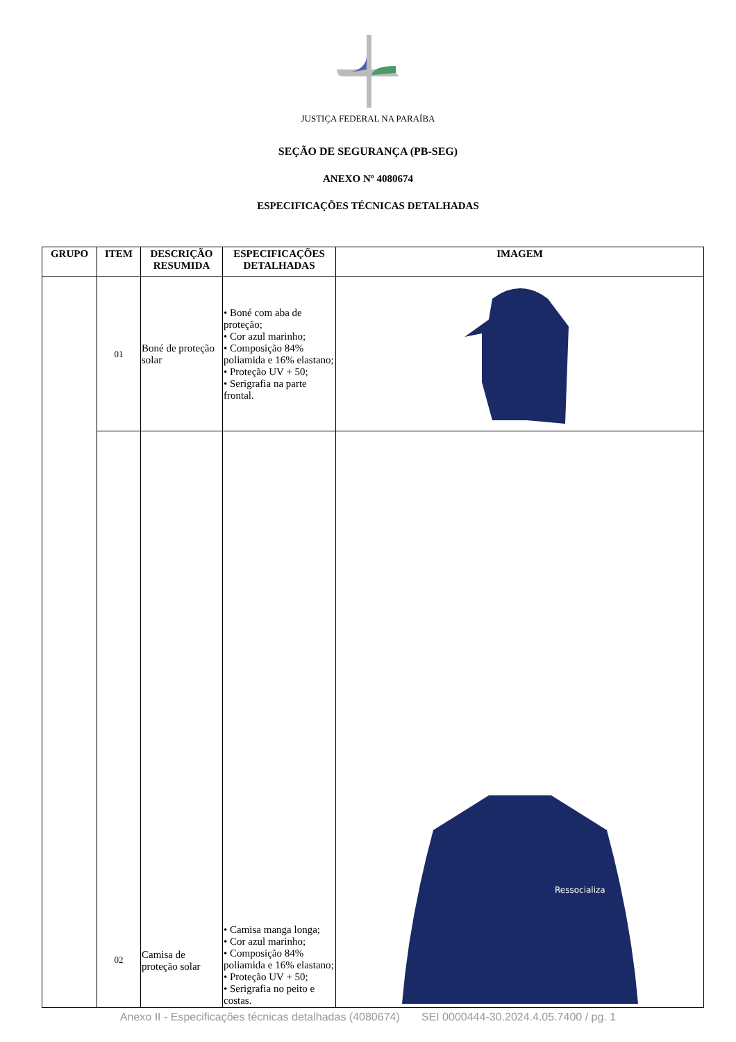JUSTIÇA FEDERAL NA PARAÍBA
SEÇÃO DE SEGURANÇA (PB-SEG)
ANEXO Nº 4080674
ESPECIFICAÇÕES TÉCNICAS DETALHADAS
| GRUPO | ITEM | DESCRIÇÃO RESUMIDA | ESPECIFICAÇÕES DETALHADAS | IMAGEM |
| --- | --- | --- | --- | --- |
| | 01 | Boné de proteção solar | • Boné com aba de proteção; • Cor azul marinho; • Composição 84% poliamida e 16% elastano; • Proteção UV + 50; • Serigrafia na parte frontal. | |
| | 02 | Camisa de proteção solar | • Camisa manga longa; • Cor azul marinho; • Composição 84% poliamida e 16% elastano; • Proteção UV + 50; • Serigrafia no peito e costas. | Ressocializa |
Anexo II - Especificações técnicas detalhadas (4080674) SEI 0000444-30.2024.4.05.7400 / pg. 1